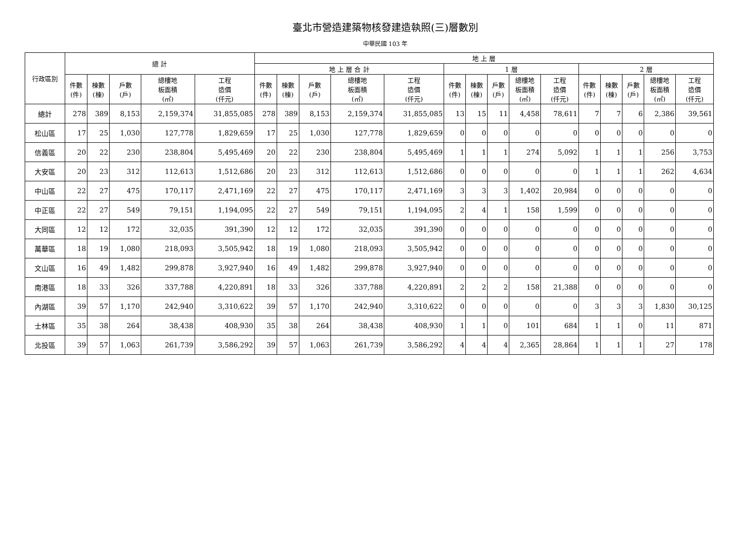臺北市營造建築物核發建造執照(三)層數別
中華民國 103 年
| 行政區別 | 總 計 | | | | | 地 上 層 | | | | | | | | | | | | | | |
| --- | --- | --- | --- | --- | --- | --- | --- | --- | --- | --- | --- | --- | --- | --- | --- | --- | --- | --- | --- | --- |
| | | | | | | 地 上 層 合 計 | | | | | 1 層 | | | | | 2 層 | | | | |
| | 件數 (件) | 棟數 (棟) | 戶數 (戶) | 總樓地 板面積 (㎡) | 工程 造價 (仟元) | 件數 (件) | 棟數 (棟) | 戶數 (戶) | 總樓地 板面積 (㎡) | 工程 造價 (仟元) | 件數 (件) | 棟數 (棟) | 戶數 (戶) | 總樓地 板面積 (㎡) | 工程 造價 (仟元) | 件數 (件) | 棟數 (棟) | 戶數 (戶) | 總樓地 板面積 (㎡) | 工程 造價 (仟元) |
| 總計 | 278 | 389 | 8,153 | 2,159,374 | 31,855,085 | 278 | 389 | 8,153 | 2,159,374 | 31,855,085 | 13 | 15 | 11 | 4,458 | 78,611 | 7 | 7 | 6 | 2,386 | 39,561 |
| 松山區 | 17 | 25 | 1,030 | 127,778 | 1,829,659 | 17 | 25 | 1,030 | 127,778 | 1,829,659 | 0 | 0 | 0 | 0 | 0 | 0 | 0 | 0 | 0 | 0 |
| 信義區 | 20 | 22 | 230 | 238,804 | 5,495,469 | 20 | 22 | 230 | 238,804 | 5,495,469 | 1 | 1 | 1 | 274 | 5,092 | 1 | 1 | 1 | 256 | 3,753 |
| 大安區 | 20 | 23 | 312 | 112,613 | 1,512,686 | 20 | 23 | 312 | 112,613 | 1,512,686 | 0 | 0 | 0 | 0 | 0 | 1 | 1 | 1 | 262 | 4,634 |
| 中山區 | 22 | 27 | 475 | 170,117 | 2,471,169 | 22 | 27 | 475 | 170,117 | 2,471,169 | 3 | 3 | 3 | 1,402 | 20,984 | 0 | 0 | 0 | 0 | 0 |
| 中正區 | 22 | 27 | 549 | 79,151 | 1,194,095 | 22 | 27 | 549 | 79,151 | 1,194,095 | 2 | 4 | 1 | 158 | 1,599 | 0 | 0 | 0 | 0 | 0 |
| 大同區 | 12 | 12 | 172 | 32,035 | 391,390 | 12 | 12 | 172 | 32,035 | 391,390 | 0 | 0 | 0 | 0 | 0 | 0 | 0 | 0 | 0 | 0 |
| 萬華區 | 18 | 19 | 1,080 | 218,093 | 3,505,942 | 18 | 19 | 1,080 | 218,093 | 3,505,942 | 0 | 0 | 0 | 0 | 0 | 0 | 0 | 0 | 0 | 0 |
| 文山區 | 16 | 49 | 1,482 | 299,878 | 3,927,940 | 16 | 49 | 1,482 | 299,878 | 3,927,940 | 0 | 0 | 0 | 0 | 0 | 0 | 0 | 0 | 0 | 0 |
| 南港區 | 18 | 33 | 326 | 337,788 | 4,220,891 | 18 | 33 | 326 | 337,788 | 4,220,891 | 2 | 2 | 2 | 158 | 21,388 | 0 | 0 | 0 | 0 | 0 |
| 內湖區 | 39 | 57 | 1,170 | 242,940 | 3,310,622 | 39 | 57 | 1,170 | 242,940 | 3,310,622 | 0 | 0 | 0 | 0 | 0 | 3 | 3 | 3 | 1,830 | 30,125 |
| 士林區 | 35 | 38 | 264 | 38,438 | 408,930 | 35 | 38 | 264 | 38,438 | 408,930 | 1 | 1 | 0 | 101 | 684 | 1 | 1 | 0 | 11 | 871 |
| 北投區 | 39 | 57 | 1,063 | 261,739 | 3,586,292 | 39 | 57 | 1,063 | 261,739 | 3,586,292 | 4 | 4 | 4 | 2,365 | 28,864 | 1 | 1 | 1 | 27 | 178 |